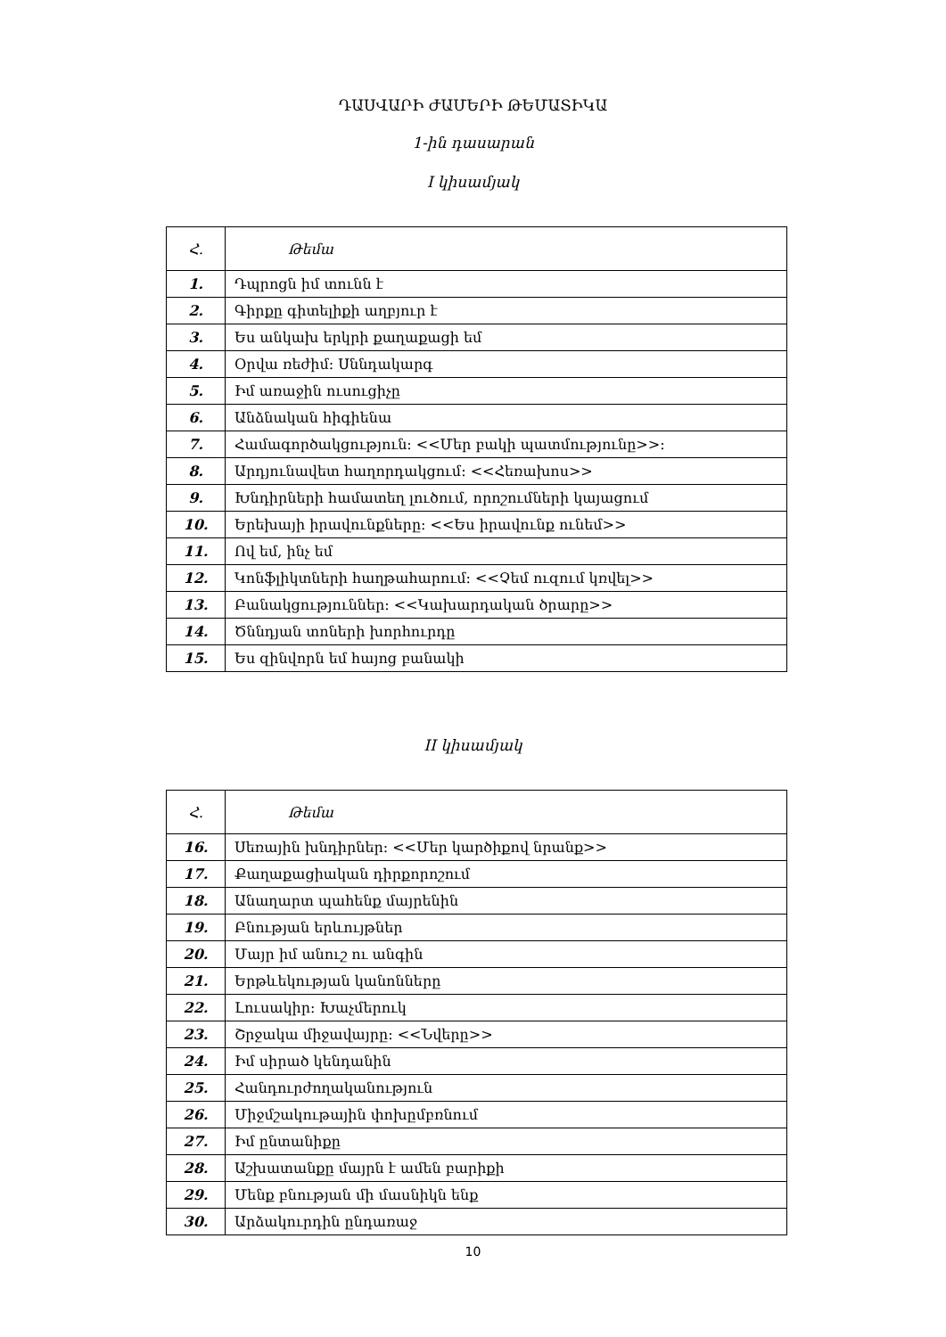ԴԱՍՎԱՐԻ ԺԱՄԵՐԻ ԹԵՄԱՏԻԿԱ
1-ին դասարան
I կիսամյակ
| Հ. | Թեմա |
| 1. | Դպրոցն իմ տունն է |
| 2. | Գիրքը գիտելիքի աղբյուր է |
| 3. | Ես անկախ երկրի քաղաքացի եմ |
| 4. | Օրվա ռեժիմ: Սննդակարգ |
| 5. | Իմ առաջին ուսուցիչը |
| 6. | Անձնական հիգիենա |
| 7. | Համագործակցություն: <<Մեր բակի պատմությունը>>: |
| 8. | Արդյունավետ հաղորդակցում: <<Հեռախոս>> |
| 9. | Խնդիրների համատեղ լուծում, որոշումների կայացում |
| 10. | Երեխայի իրավունքները: <<Ես իրավունք ունեմ>> |
| 11. | Ով եմ, ինչ եմ |
| 12. | Կոնֆլիկտների հաղթահարում: <<Չեմ ուզում կռվել>> |
| 13. | Բանակցություններ: <<Կախարդական ծրարը>> |
| 14. | Ծննդյան տոների խորհուրդը |
| 15. | Ես զինվորն եմ հայոց բանակի |
II կիսամյակ
| Հ. | Թեմա |
| 16. | Սեռային խնդիրներ: <<Մեր կարծիքով նրանք>> |
| 17. | Քաղաքացիական դիրքորոշում |
| 18. | Անաղարտ պահենք մայրենին |
| 19. | Բնության երևույթներ |
| 20. | Մայր իմ անուշ ու անգին |
| 21. | Երթևեկության կանոնները |
| 22. | Լուսակիր: Խաչմերուկ |
| 23. | Շրջակա միջավայրը: <<Նվերը>> |
| 24. | Իմ սիրած կենդանին |
| 25. | Հանդուրժողականություն |
| 26. | Միջմշակութային փոխըմբռնում |
| 27. | Իմ ընտանիքը |
| 28. | Աշխատանքը մայրն է ամեն բարիքի |
| 29. | Մենք բնության մի մասնիկն ենք |
| 30. | Արձակուրդին ընդառաջ |
10